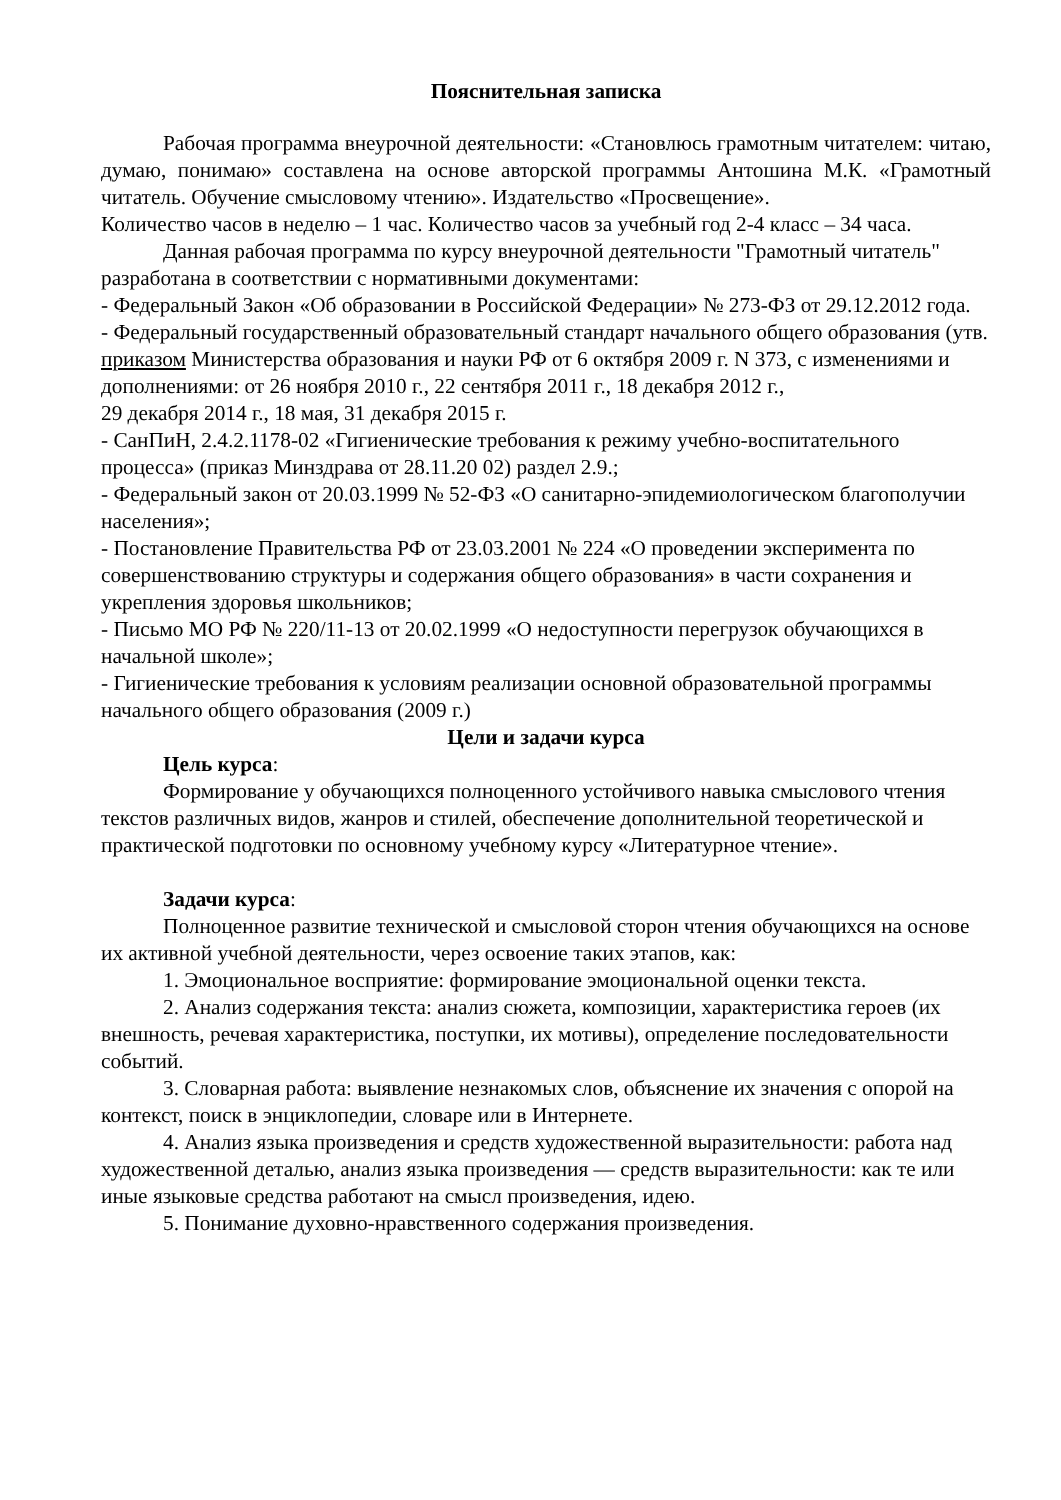Пояснительная записка
Рабочая программа внеурочной деятельности: «Становлюсь грамотным читателем: читаю, думаю, понимаю» составлена на основе авторской программы Антошина М.К. «Грамотный читатель. Обучение смысловому чтению». Издательство «Просвещение».
Количество часов в неделю – 1 час. Количество часов за учебный год 2-4 класс – 34 часа.
Данная рабочая программа по курсу внеурочной деятельности "Грамотный читатель" разработана в соответствии с нормативными документами:
- Федеральный Закон «Об образовании в Российской Федерации» № 273-ФЗ от 29.12.2012 года.
- Федеральный государственный образовательный стандарт начального общего образования (утв. приказом Министерства образования и науки РФ от 6 октября 2009 г. N 373, с изменениями и дополнениями: от 26 ноября 2010 г., 22 сентября 2011 г., 18 декабря 2012 г.,
29 декабря 2014 г., 18 мая, 31 декабря 2015 г.
- СанПиН, 2.4.2.1178-02 «Гигиенические требования к режиму учебно-воспитательного процесса» (приказ Минздрава от 28.11.20 02) раздел 2.9.;
- Федеральный закон от 20.03.1999 № 52-ФЗ «О санитарно-эпидемиологическом благополучии населения»;
- Постановление Правительства РФ от 23.03.2001 № 224 «О проведении эксперимента по совершенствованию структуры и содержания общего образования» в части сохранения и укрепления здоровья школьников;
- Письмо МО РФ № 220/11-13 от 20.02.1999 «О недоступности перегрузок обучающихся в начальной школе»;
- Гигиенические требования к условиям реализации основной образовательной программы начального общего образования (2009 г.)
Цели и задачи курса
Цель курса:
Формирование у обучающихся полноценного устойчивого навыка смыслового чтения текстов различных видов, жанров и стилей, обеспечение дополнительной теоретической и практической подготовки по основному учебному курсу «Литературное чтение».
Задачи курса:
Полноценное развитие технической и смысловой сторон чтения обучающихся на основе их активной учебной деятельности, через освоение таких этапов, как:
1. Эмоциональное восприятие: формирование эмоциональной оценки текста.
2. Анализ содержания текста: анализ сюжета, композиции, характеристика героев (их внешность, речевая характеристика, поступки, их мотивы), определение последовательности событий.
3. Словарная работа: выявление незнакомых слов, объяснение их значения с опорой на контекст, поиск в энциклопедии, словаре или в Интернете.
4. Анализ языка произведения и средств художественной выразительности: работа над художественной деталью, анализ языка произведения — средств выразительности: как те или иные языковые средства работают на смысл произведения, идею.
5. Понимание духовно-нравственного содержания произведения.